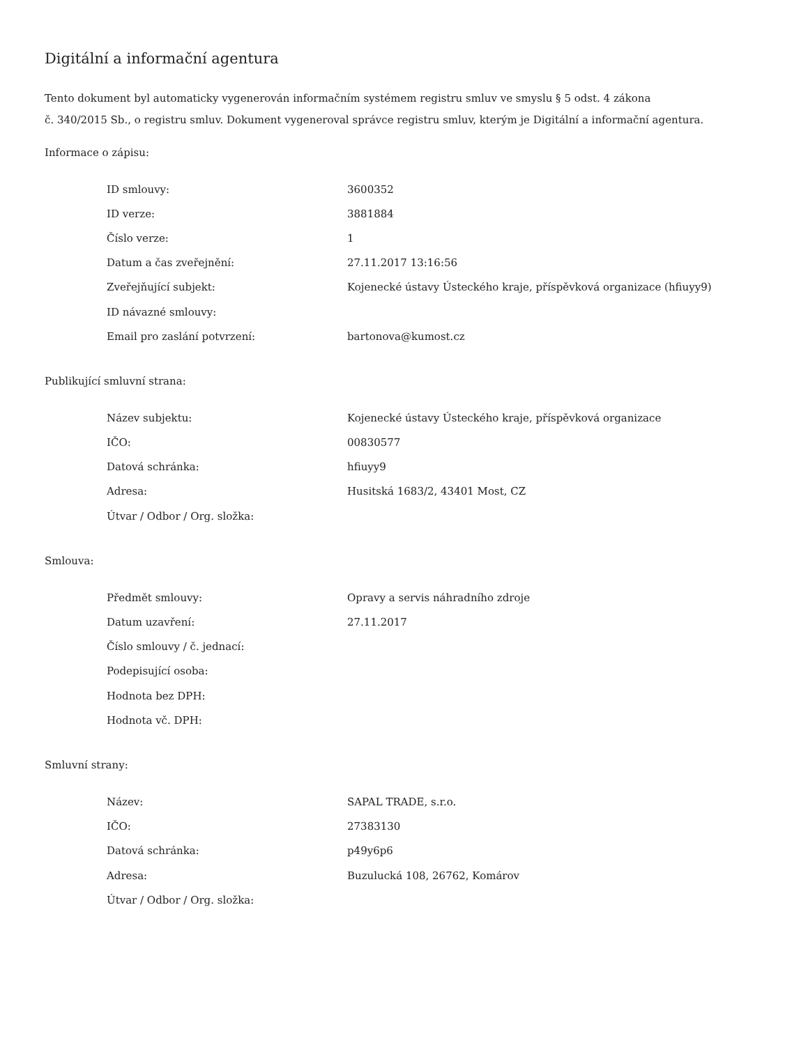Digitální a informační agentura
Tento dokument byl automaticky vygenerován informačním systémem registru smluv ve smyslu § 5 odst. 4 zákona
č. 340/2015 Sb., o registru smluv. Dokument vygeneroval správce registru smluv, kterým je Digitální a informační agentura.
Informace o zápisu:
| ID smlouvy: | 3600352 |
| ID verze: | 3881884 |
| Číslo verze: | 1 |
| Datum a čas zveřejnění: | 27.11.2017 13:16:56 |
| Zveřejňující subjekt: | Kojenecké ústavy Ústeckého kraje, příspěvková organizace (hfiuyy9) |
| ID návazné smlouvy: | |
| Email pro zaslání potvrzení: | bartonova@kumost.cz |
Publikující smluvní strana:
| Název subjektu: | Kojenecké ústavy Ústeckého kraje, příspěvková organizace |
| IČO: | 00830577 |
| Datová schránka: | hfiuyy9 |
| Adresa: | Husitská 1683/2, 43401 Most, CZ |
| Útvar / Odbor / Org. složka: | |
Smlouva:
| Předmět smlouvy: | Opravy a servis náhradního zdroje |
| Datum uzavření: | 27.11.2017 |
| Číslo smlouvy / č. jednací: | |
| Podepisující osoba: | |
| Hodnota bez DPH: | |
| Hodnota vč. DPH: | |
Smluvní strany:
| Název: | SAPAL TRADE, s.r.o. |
| IČO: | 27383130 |
| Datová schránka: | p49y6p6 |
| Adresa: | Buzulucká 108, 26762, Komárov |
| Útvar / Odbor / Org. složka: | |